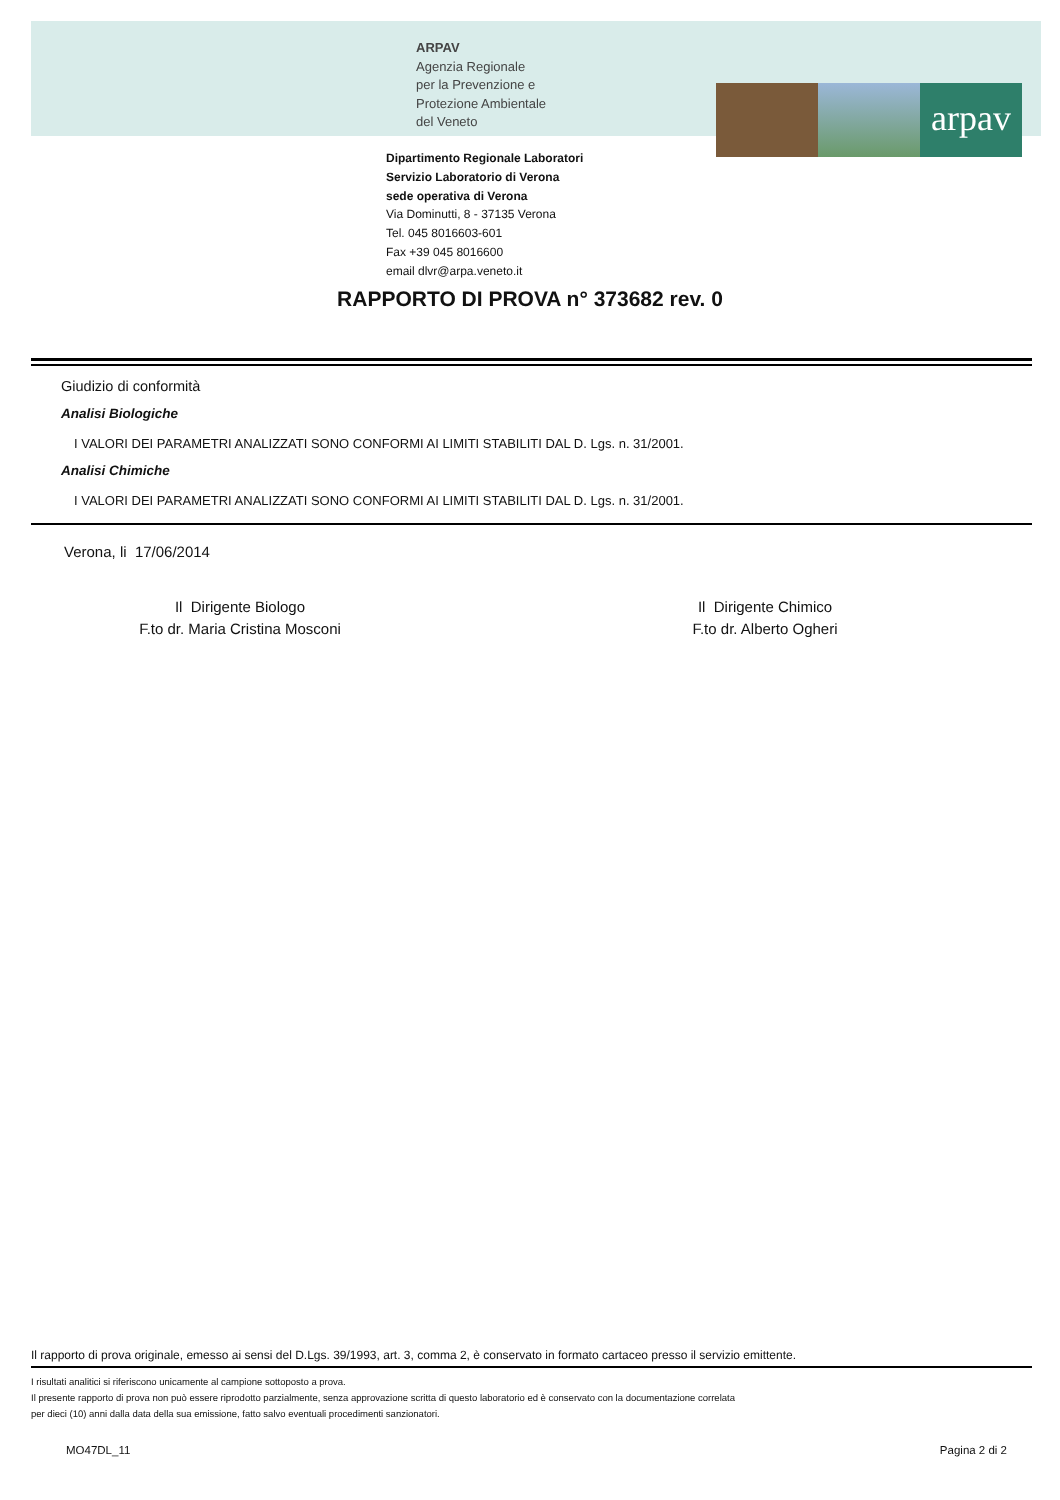ARPAV
Agenzia Regionale
per la Prevenzione e
Protezione Ambientale
del Veneto
arpav
Dipartimento Regionale Laboratori
Servizio Laboratorio di Verona
sede operativa di Verona
Via Dominutti, 8 - 37135 Verona
Tel. 045 8016603-601
Fax +39 045 8016600
email dlvr@arpa.veneto.it
RAPPORTO DI PROVA n° 373682 rev. 0
Giudizio di conformità
Analisi Biologiche
I VALORI DEI PARAMETRI ANALIZZATI SONO CONFORMI AI LIMITI STABILITI DAL D. Lgs. n. 31/2001.
Analisi Chimiche
I VALORI DEI PARAMETRI ANALIZZATI SONO CONFORMI AI LIMITI STABILITI DAL D. Lgs. n. 31/2001.
Verona, li 17/06/2014
Il Dirigente Biologo
F.to dr. Maria Cristina Mosconi
Il Dirigente Chimico
F.to dr. Alberto Ogheri
Il rapporto di prova originale, emesso ai sensi del D.Lgs. 39/1993, art. 3, comma 2, è conservato in formato cartaceo presso il servizio emittente.
I risultati analitici si riferiscono unicamente al campione sottoposto a prova.
Il presente rapporto di prova non può essere riprodotto parzialmente, senza approvazione scritta di questo laboratorio ed è conservato con la documentazione correlata
per dieci (10) anni dalla data della sua emissione, fatto salvo eventuali procedimenti sanzionatori.
MO47DL_11 Pagina 2 di 2